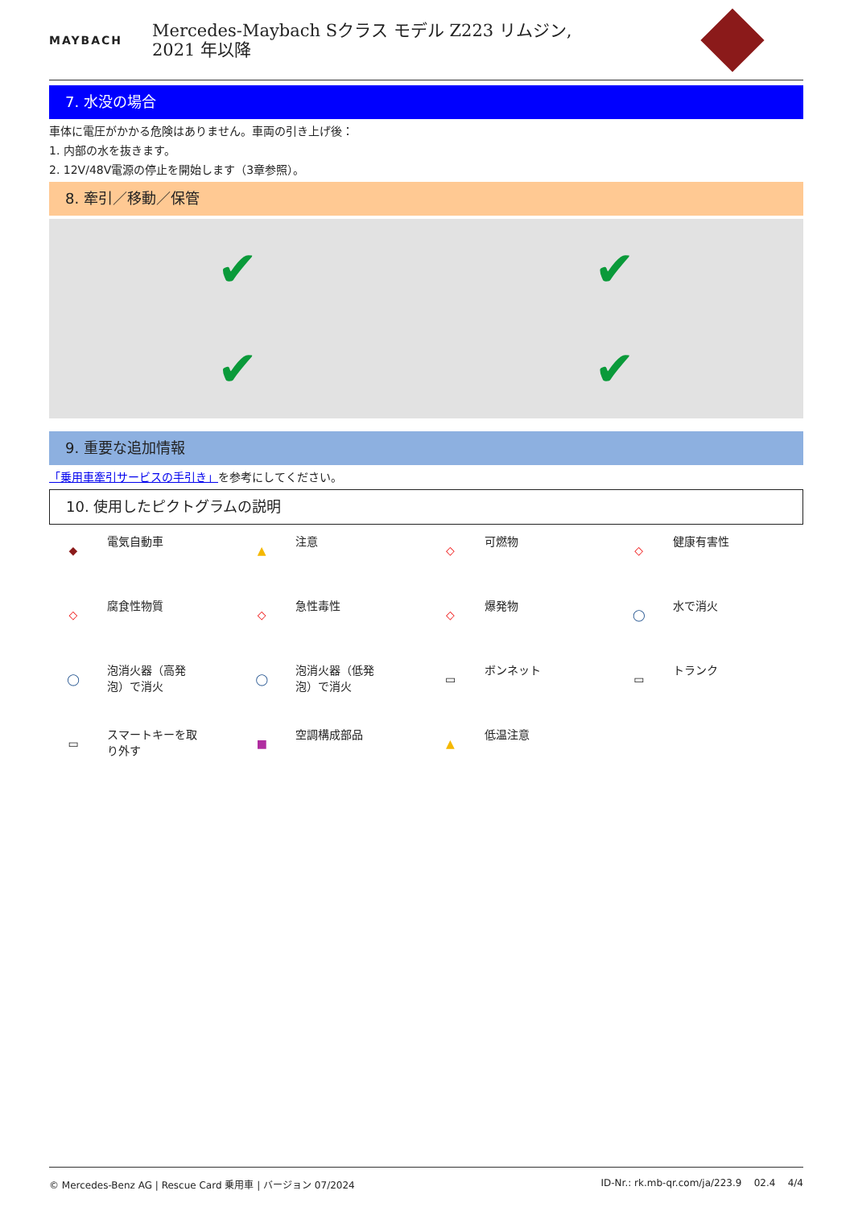MAYBACH
Mercedes-Maybach Sクラス モデル Z223 リムジン,
2021 年以降
7. 水没の場合
車体に電圧がかかる危険はありません。車両の引き上げ後：
1. 内部の水を抜きます。
2. 12V/48V電源の停止を開始します（3章参照）。
8. 牽引／移動／保管
✔
✔
✔
✔
9. 重要な追加情報
「乗用車牽引サービスの手引き」を参考にしてください。
10. 使用したピクトグラムの説明
◆
電気自動車
▲
注意
◇
可燃物
◇
健康有害性
◇
腐食性物質
◇
急性毒性
◇
爆発物
◯
水で消火
◯
泡消火器（高発
泡）で消火
◯
泡消火器（低発
泡）で消火
▭
ボンネット
▭
トランク
▭
スマートキーを取
り外す
■
空調構成部品
▲
低温注意
© Mercedes-Benz AG | Rescue Card 乗用車 | バージョン 07/2024 ID-Nr.: rk.mb-qr.com/ja/223.9 02.4 4/4